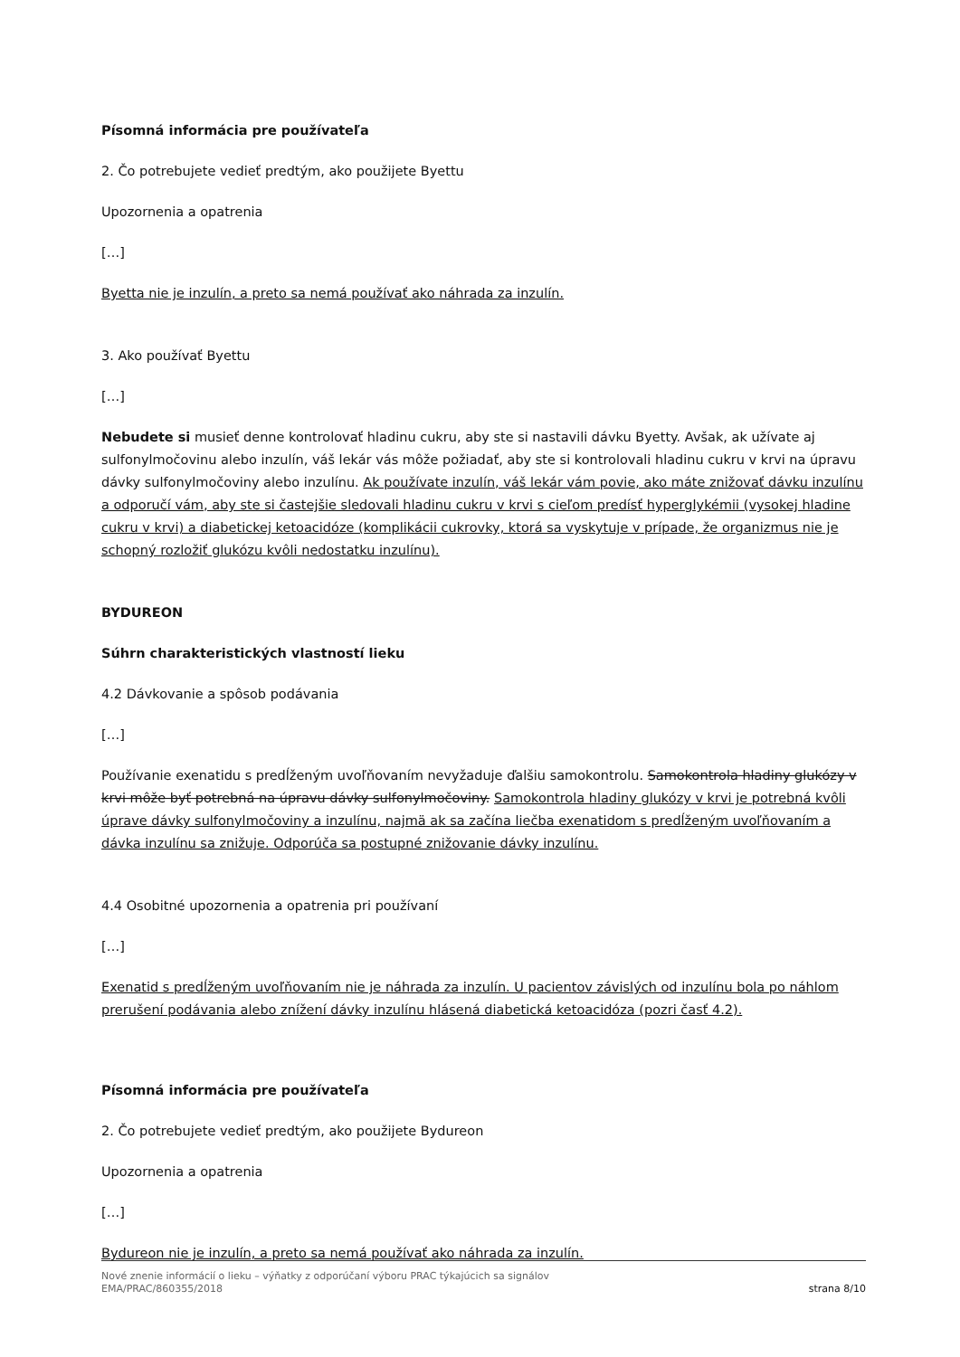Písomná informácia pre používateľa
2. Čo potrebujete vedieť predtým, ako použijete Byettu
Upozornenia a opatrenia
[…]
Byetta nie je inzulín, a preto sa nemá používať ako náhrada za inzulín.
3. Ako používať Byettu
[…]
Nebudete si musieť denne kontrolovať hladinu cukru, aby ste si nastavili dávku Byetty. Avšak, ak užívate aj sulfonylmočovinu alebo inzulín, váš lekár vás môže požiadať, aby ste si kontrolovali hladinu cukru v krvi na úpravu dávky sulfonylmočoviny alebo inzulínu. Ak používate inzulín, váš lekár vám povie, ako máte znižovať dávku inzulínu a odporučí vám, aby ste si častejšie sledovali hladinu cukru v krvi s cieľom predísť hyperglykémii (vysokej hladine cukru v krvi) a diabetickej ketoacidóze (komplikácii cukrovky, ktorá sa vyskytuje v prípade, že organizmus nie je schopný rozložiť glukózu kvôli nedostatku inzulínu).
BYDUREON
Súhrn charakteristických vlastností lieku
4.2 Dávkovanie a spôsob podávania
[…]
Používanie exenatidu s predĺženým uvoľňovaním nevyžaduje ďalšiu samokontrolu. Samokontrola hladiny glukózy v krvi môže byť potrebná na úpravu dávky sulfonylmočoviny. Samokontrola hladiny glukózy v krvi je potrebná kvôli úprave dávky sulfonylmočoviny a inzulínu, najmä ak sa začína liečba exenatidom s predĺženým uvoľňovaním a dávka inzulínu sa znižuje. Odporúča sa postupné znižovanie dávky inzulínu.
4.4 Osobitné upozornenia a opatrenia pri používaní
[…]
Exenatid s predĺženým uvoľňovaním nie je náhrada za inzulín. U pacientov závislých od inzulínu bola po náhlom prerušení podávania alebo znížení dávky inzulínu hlásená diabetická ketoacidóza (pozri časť 4.2).
Písomná informácia pre používateľa
2. Čo potrebujete vedieť predtým, ako použijete Bydureon
Upozornenia a opatrenia
[…]
Bydureon nie je inzulín, a preto sa nemá používať ako náhrada za inzulín.
Nové znenie informácií o lieku – výňatky z odporúčaní výboru PRAC týkajúcich sa signálov
EMA/PRAC/860355/2018 strana 8/10